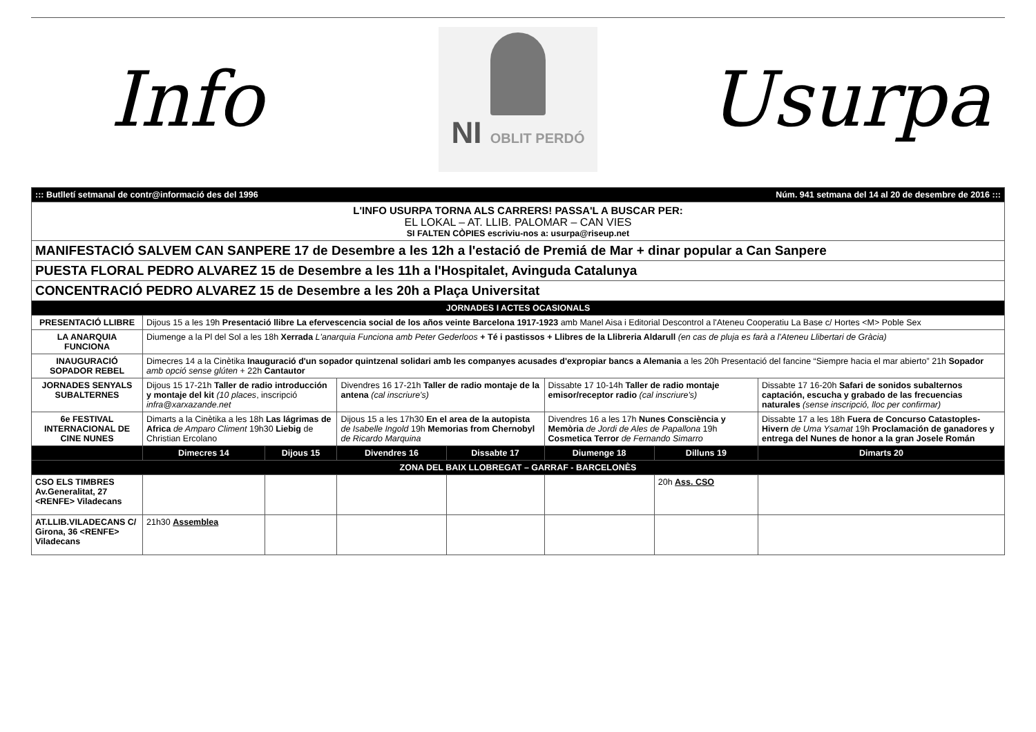Info
NI OBLIT PERDÓ
Usurpa
| ::: Butlletí setmanal de contr@informació des del 1996 Núm. 941 setmana del 14 al 20 de desembre de 2016 ::: | | | | | | | |
| L'INFO USURPA TORNA ALS CARRERS! PASSA'L A BUSCAR PER: EL LOKAL – AT. LLIB. PALOMAR – CAN VIES SI FALTEN CÒPIES escriviu-nos a: usurpa@riseup.net | | | | | | | |
| MANIFESTACIÓ SALVEM CAN SANPERE 17 de Desembre a les 12h a l'estació de Premiá de Mar + dinar popular a Can Sanpere | | | | | | | |
| PUESTA FLORAL PEDRO ALVAREZ 15 de Desembre a les 11h a l'Hospitalet, Avinguda Catalunya | | | | | | | |
| CONCENTRACIÓ PEDRO ALVAREZ 15 de Desembre a les 20h a Plaça Universitat | | | | | | | |
| JORNADES I ACTES OCASIONALS | | | | | | | |
| PRESENTACIÓ LLIBRE | Dijous 15 a les 19h Presentació llibre La efervescencia social de los años veinte Barcelona 1917-1923 amb Manel Aisa i Editorial Descontrol a l'Ateneu Cooperatiu La Base c/ Hortes <M> Poble Sex | | | | | | |
| LA ANARQUIA FUNCIONA | Diumenge a la Pl del Sol a les 18h Xerrada L'anarquia Funciona amb Peter Gederloos + Té i pastissos + Llibres de la Llibreria Aldarull (en cas de pluja es farà a l'Ateneu Llibertari de Gràcia) | | | | | | |
| INAUGURACIÓ SOPADOR REBEL | Dimecres 14 a la Cinètika Inauguració d'un sopador quintzenal solidari amb les companyes acusades d'expropiar bancs a Alemania a les 20h Presentació del fancine “Siempre hacia el mar abierto” 21h Sopador amb opció sense glúten + 22h Cantautor | | | | | | |
| JORNADES SENYALS SUBALTERNES | Dijous 15 17-21h Taller de radio introducción y montaje del kit (10 places , inscripció infra@xarxazande.net | | Divendres 16 17-21h Taller de radio montaje de la antena (cal inscriure's) | | Dissabte 17 10-14h Taller de radio montaje emisor/receptor radio (cal inscriure's) | | Dissabte 17 16-20h Safari de sonidos subalternos captación, escucha y grabado de las frecuencias naturales (sense inscripció, lloc per confirmar) |
| 6e FESTIVAL INTERNACIONAL DE CINE NUNES | Dimarts a la Cinètika a les 18h Las lágrimas de Africa de Amparo Climent 19h30 Liebig de Christian Ercolano | | Dijous 15 a les 17h30 En el area de la autopista de Isabelle Ingold 19h Memorias from Chernobyl de Ricardo Marquina | | Divendres 16 a les 17h Nunes Consciència y Memòria de Jordi de Ales de Papallona 19h Cosmetica Terror de Fernando Simarro | | Dissabte 17 a les 18h Fuera de Concurso Catastoples-Hivern de Uma Ysamat 19h Proclamación de ganadores y entrega del Nunes de honor a la gran Josele Román |
| | Dimecres 14 | Dijous 15 | Divendres 16 | Dissabte 17 | Diumenge 18 | Dilluns 19 | Dimarts 20 |
| ZONA DEL BAIX LLOBREGAT – GARRAF - BARCELONÈS | | | | | | | |
| CSO ELS TIMBRES Av.Generalitat, 27 <RENFE> Viladecans | | | | | | 20h Ass. CSO | |
| AT.LLIB.VILADECANS C/ Girona, 36 <RENFE> Viladecans | 21h30 Assemblea | | | | | | |